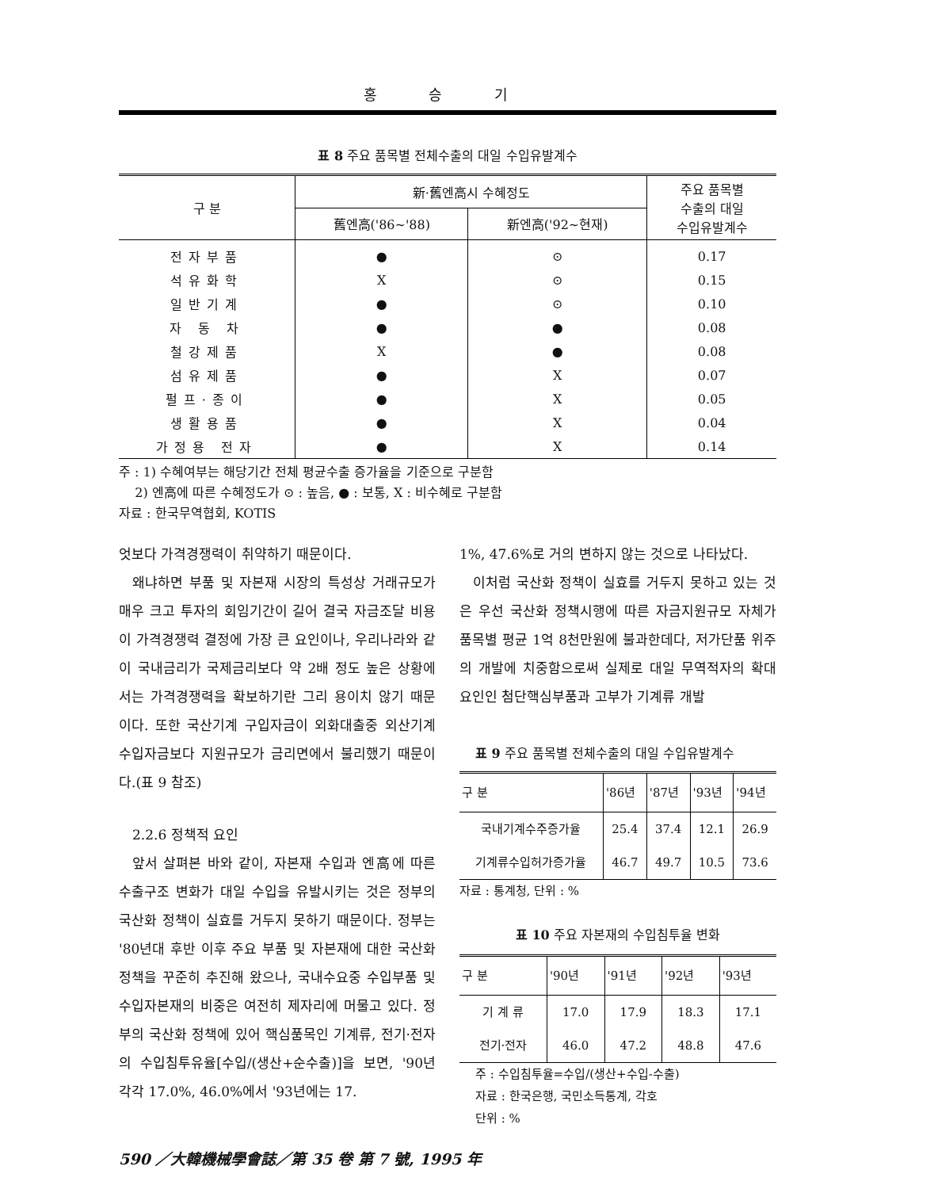홍 승 기
표 8 주요 품목별 전체수출의 대일 수입유발계수
| 구 분 | 新·舊엔高시 수혜정도 | | 주요 품목별 수출의 대일 수입유발계수 |
| --- | --- | --- | --- |
| | 舊엔高('86~'88) | 新엔高('92~현재) | |
| 전자부품 | ● | ⊙ | 0.17 |
| 석유화학 | X | ⊙ | 0.15 |
| 일반기계 | ● | ⊙ | 0.10 |
| 자 동 차 | ● | ● | 0.08 |
| 철강제품 | X | ● | 0.08 |
| 섬유제품 | ● | X | 0.07 |
| 펄프·종이 | ● | X | 0.05 |
| 생활용품 | ● | X | 0.04 |
| 가정용 전자 | ● | X | 0.14 |
주 : 1) 수혜여부는 해당기간 전체 평균수출 증가율을 기준으로 구분함
2) 엔高에 따른 수혜정도가 ⊙ : 높음, ● : 보통, X : 비수혜로 구분함
자료 : 한국무역협회, KOTIS
엇보다 가격경쟁력이 취약하기 때문이다.
왜냐하면 부품 및 자본재 시장의 특성상 거래규모가 매우 크고 투자의 회임기간이 길어 결국 자금조달 비용이 가격경쟁력 결정에 가장 큰 요인이나, 우리나라와 같이 국내금리가 국제금리보다 약 2배 정도 높은 상황에서는 가격경쟁력을 확보하기란 그리 용이치 않기 때문이다. 또한 국산기계 구입자금이 외화대출중 외산기계 수입자금보다 지원규모가 금리면에서 불리했기 때문이다.(표 9 참조)
2.2.6 정책적 요인
앞서 살펴본 바와 같이, 자본재 수입과 엔高에 따른 수출구조 변화가 대일 수입을 유발시키는 것은 정부의 국산화 정책이 실효를 거두지 못하기 때문이다. 정부는 '80년대 후반 이후 주요 부품 및 자본재에 대한 국산화 정책을 꾸준히 추진해 왔으나, 국내수요중 수입부품 및 수입자본재의 비중은 여전히 제자리에 머물고 있다. 정부의 국산화 정책에 있어 핵심품목인 기계류, 전기·전자의 수입침투유율[수입/(생산+순수출)]을 보면, '90년 각각 17.0%, 46.0%에서 '93년에는 17.
1%, 47.6%로 거의 변하지 않는 것으로 나타났다.
이처럼 국산화 정책이 실효를 거두지 못하고 있는 것은 우선 국산화 정책시행에 따른 자금지원규모 자체가 품목별 평균 1억 8천만원에 불과한데다, 저가단품 위주의 개발에 치중함으로써 실제로 대일 무역적자의 확대요인인 첨단핵심부품과 고부가 기계류 개발
표 9 주요 품목별 전체수출의 대일 수입유발계수
| 구 분 | '86년 | '87년 | '93년 | '94년 |
| --- | --- | --- | --- | --- |
| 국내기계수주증가율 | 25.4 | 37.4 | 12.1 | 26.9 |
| 기계류수입허가증가율 | 46.7 | 49.7 | 10.5 | 73.6 |
자료 : 통계청, 단위 : %
표 10 주요 자본재의 수입침투율 변화
| 구 분 | '90년 | '91년 | '92년 | '93년 |
| --- | --- | --- | --- | --- |
| 기 계 류 | 17.0 | 17.9 | 18.3 | 17.1 |
| 전기·전자 | 46.0 | 47.2 | 48.8 | 47.6 |
주 : 수입침투율=수입/(생산+수입-수출)
자료 : 한국은행, 국민소득통계, 각호
단위 : %
590 ／大韓機械學會誌／第 35 卷 第 7 號, 1995 年